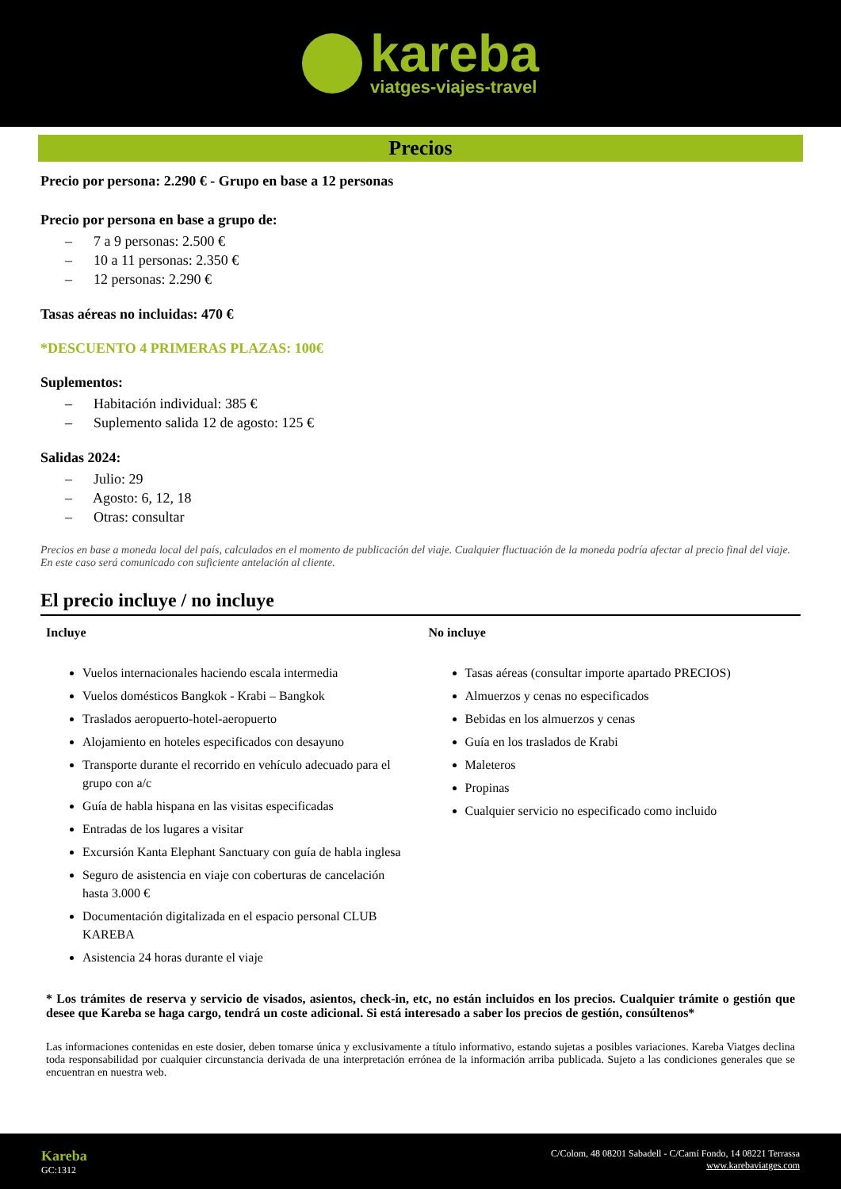kareba
viatges-viajes-travel
Precios
Precio por persona: 2.290 € - Grupo en base a 12 personas
Precio por persona en base a grupo de:
– 7 a 9 personas: 2.500 €
– 10 a 11 personas: 2.350 €
– 12 personas: 2.290 €
Tasas aéreas no incluidas: 470 €
*DESCUENTO 4 PRIMERAS PLAZAS: 100€
Suplementos:
– Habitación individual: 385 €
– Suplemento salida 12 de agosto: 125 €
Salidas 2024:
– Julio: 29
– Agosto: 6, 12, 18
– Otras: consultar
Precios en base a moneda local del país, calculados en el momento de publicación del viaje. Cualquier fluctuación de la moneda podría afectar al precio final del viaje. En este caso será comunicado con suficiente antelación al cliente.
El precio incluye / no incluye
Incluye
Vuelos internacionales haciendo escala intermedia
Vuelos domésticos Bangkok - Krabi – Bangkok
Traslados aeropuerto-hotel-aeropuerto
Alojamiento en hoteles especificados con desayuno
Transporte durante el recorrido en vehículo adecuado para el grupo con a/c
Guía de habla hispana en las visitas especificadas
Entradas de los lugares a visitar
Excursión Kanta Elephant Sanctuary con guía de habla inglesa
Seguro de asistencia en viaje con coberturas de cancelación hasta 3.000 €
Documentación digitalizada en el espacio personal CLUB KAREBA
Asistencia 24 horas durante el viaje
No incluye
Tasas aéreas (consultar importe apartado PRECIOS)
Almuerzos y cenas no especificados
Bebidas en los almuerzos y cenas
Guía en los traslados de Krabi
Maleteros
Propinas
Cualquier servicio no especificado como incluido
* Los trámites de reserva y servicio de visados, asientos, check-in, etc, no están incluidos en los precios. Cualquier trámite o gestión que desee que Kareba se haga cargo, tendrá un coste adicional. Si está interesado a saber los precios de gestión, consúltenos*
Las informaciones contenidas en este dosier, deben tomarse única y exclusivamente a título informativo, estando sujetas a posibles variaciones. Kareba Viatges declina toda responsabilidad por cualquier circunstancia derivada de una interpretación errónea de la información arriba publicada. Sujeto a las condiciones generales que se encuentran en nuestra web.
Kareba
GC:1312
C/Colom, 48 08201 Sabadell - C/Camí Fondo, 14 08221 Terrassa
www.karebaviatges.com